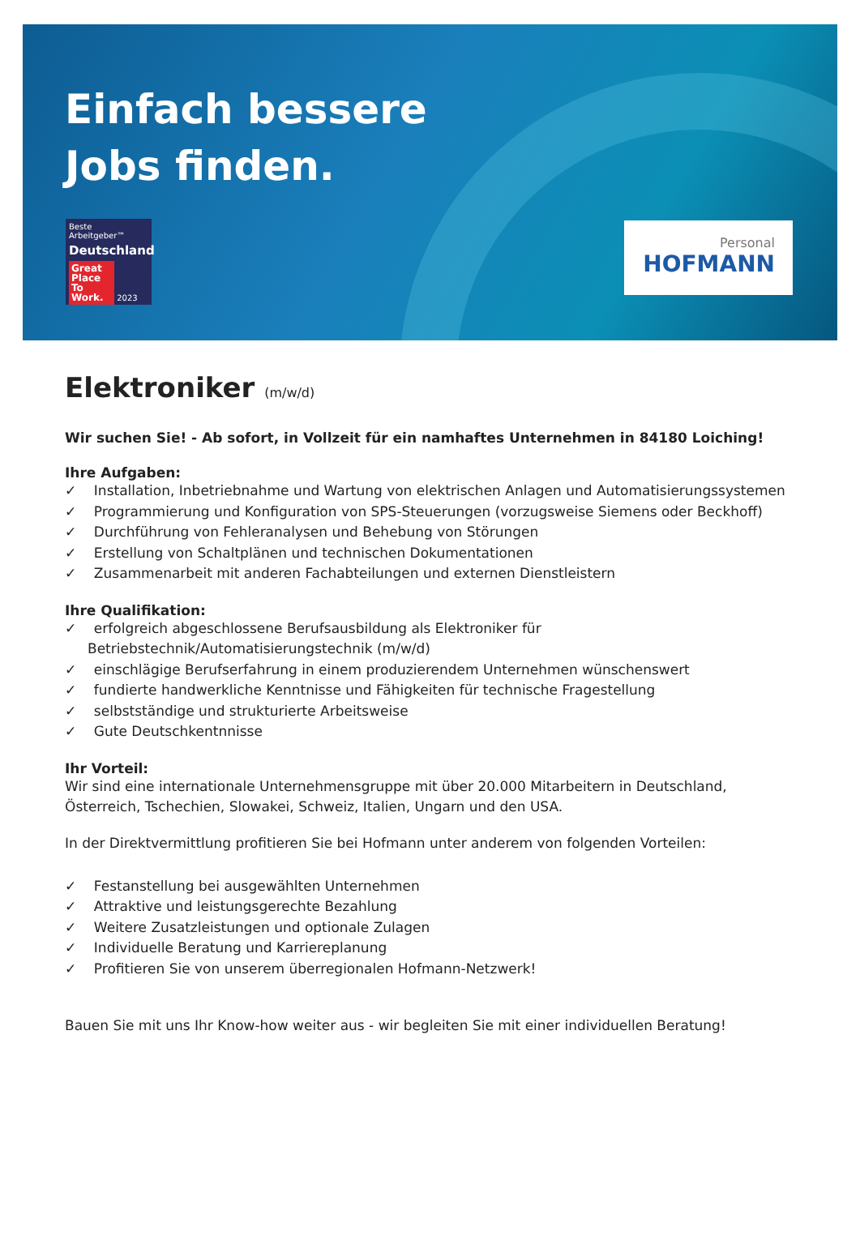Einfach bessere
Jobs finden.
Beste Arbeitgeber™
Deutschland
Great Place To Work. 2023
Personal
HOFMANN
Elektroniker (m/w/d)
Wir suchen Sie! - Ab sofort, in Vollzeit für ein namhaftes Unternehmen in 84180 Loiching!
Ihre Aufgaben:
✓ Installation, Inbetriebnahme und Wartung von elektrischen Anlagen und Automatisierungssystemen
✓ Programmierung und Konfiguration von SPS-Steuerungen (vorzugsweise Siemens oder Beckhoff)
✓ Durchführung von Fehleranalysen und Behebung von Störungen
✓ Erstellung von Schaltplänen und technischen Dokumentationen
✓ Zusammenarbeit mit anderen Fachabteilungen und externen Dienstleistern
Ihre Qualifikation:
✓ erfolgreich abgeschlossene Berufsausbildung als Elektroniker für Betriebstechnik/Automatisierungstechnik (m/w/d)
✓ einschlägige Berufserfahrung in einem produzierendem Unternehmen wünschenswert
✓ fundierte handwerkliche Kenntnisse und Fähigkeiten für technische Fragestellung
✓ selbstständige und strukturierte Arbeitsweise
✓ Gute Deutschkentnnisse
Ihr Vorteil:
Wir sind eine internationale Unternehmensgruppe mit über 20.000 Mitarbeitern in Deutschland, Österreich, Tschechien, Slowakei, Schweiz, Italien, Ungarn und den USA.
In der Direktvermittlung profitieren Sie bei Hofmann unter anderem von folgenden Vorteilen:
✓ Festanstellung bei ausgewählten Unternehmen
✓ Attraktive und leistungsgerechte Bezahlung
✓ Weitere Zusatzleistungen und optionale Zulagen
✓ Individuelle Beratung und Karriereplanung
✓ Profitieren Sie von unserem überregionalen Hofmann-Netzwerk!
Bauen Sie mit uns Ihr Know-how weiter aus - wir begleiten Sie mit einer individuellen Beratung!